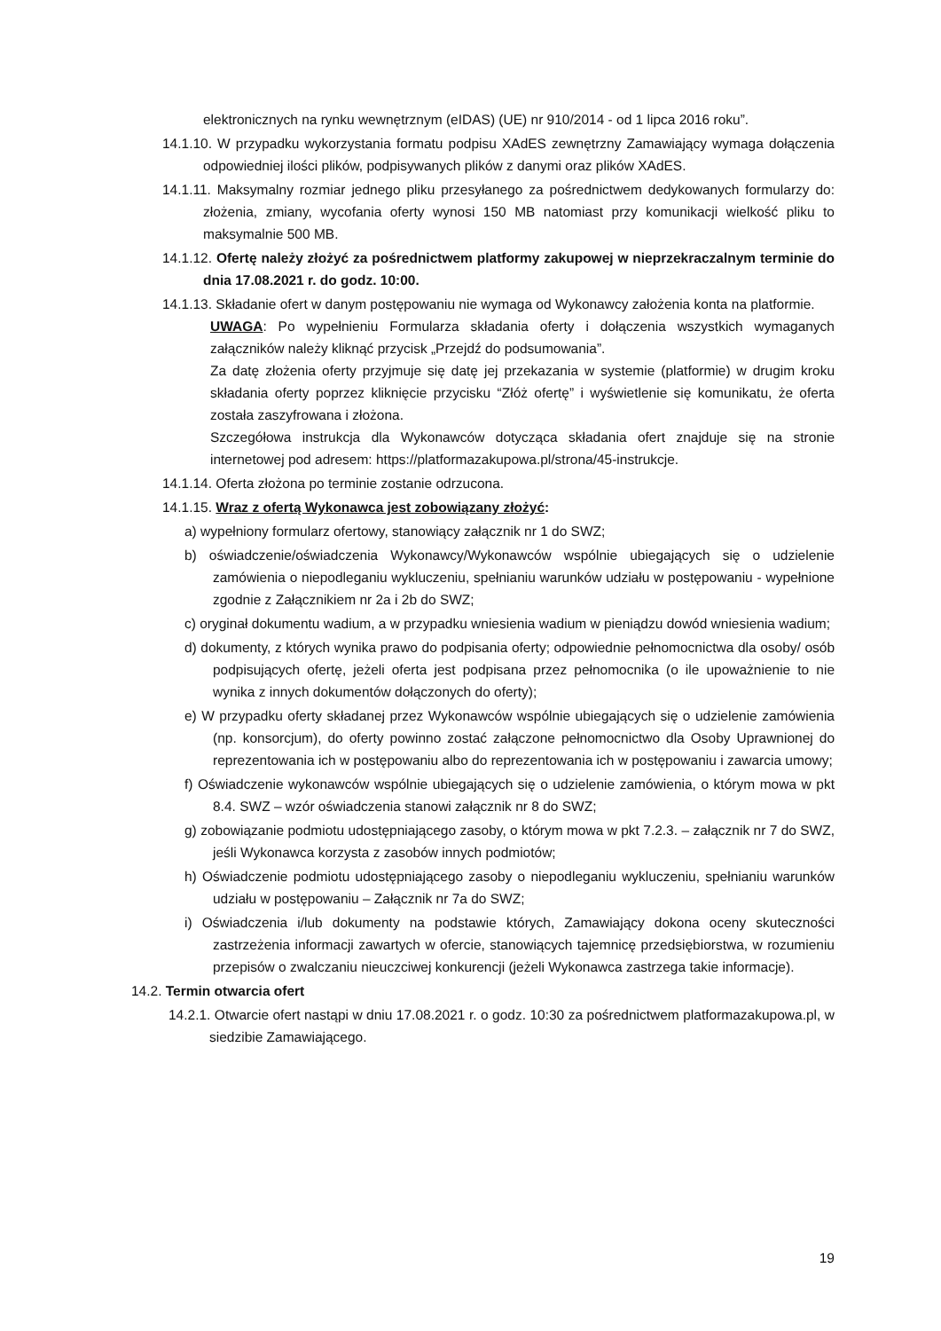elektronicznych na rynku wewnętrznym (eIDAS) (UE) nr 910/2014 - od 1 lipca 2016 roku”.
14.1.10. W przypadku wykorzystania formatu podpisu XAdES zewnętrzny Zamawiający wymaga dołączenia odpowiedniej ilości plików, podpisywanych plików z danymi oraz plików XAdES.
14.1.11. Maksymalny rozmiar jednego pliku przesyłanego za pośrednictwem dedykowanych formularzy do: złożenia, zmiany, wycofania oferty wynosi 150 MB natomiast przy komunikacji wielkość pliku to maksymalnie 500 MB.
14.1.12. Ofertę należy złożyć za pośrednictwem platformy zakupowej w nieprzekraczalnym terminie do dnia 17.08.2021 r. do godz. 10:00.
14.1.13. Składanie ofert w danym postępowaniu nie wymaga od Wykonawcy założenia konta na platformie.
UWAGA: Po wypełnieniu Formularza składania oferty i dołączenia wszystkich wymaganych załączników należy kliknąć przycisk „Przejdź do podsumowania”.
Za datę złożenia oferty przyjmuje się datę jej przekazania w systemie (platformie) w drugim kroku składania oferty poprzez kliknięcie przycisku “Złóż ofertę” i wyświetlenie się komunikatu, że oferta została zaszyfrowana i złożona.
Szczegółowa instrukcja dla Wykonawców dotycząca składania ofert znajduje się na stronie internetowej pod adresem: https://platformazakupowa.pl/strona/45-instrukcje.
14.1.14. Oferta złożona po terminie zostanie odrzucona.
14.1.15. Wraz z ofertą Wykonawca jest zobowiązany złożyć:
a) wypełniony formularz ofertowy, stanowiący załącznik nr 1 do SWZ;
b) oświadczenie/oświadczenia Wykonawcy/Wykonawców wspólnie ubiegających się o udzielenie zamówienia o niepodleganiu wykluczeniu, spełnianiu warunków udziału w postępowaniu - wypełnione zgodnie z Załącznikiem nr 2a i 2b do SWZ;
c) oryginał dokumentu wadium, a w przypadku wniesienia wadium w pieniądzu dowód wniesienia wadium;
d) dokumenty, z których wynika prawo do podpisania oferty; odpowiednie pełnomocnictwa dla osoby/ osób podpisujących ofertę, jeżeli oferta jest podpisana przez pełnomocnika (o ile upoważnienie to nie wynika z innych dokumentów dołączonych do oferty);
e) W przypadku oferty składanej przez Wykonawców wspólnie ubiegających się o udzielenie zamówienia (np. konsorcjum), do oferty powinno zostać załączone pełnomocnictwo dla Osoby Uprawnionej do reprezentowania ich w postępowaniu albo do reprezentowania ich w postępowaniu i zawarcia umowy;
f) Oświadczenie wykonawców wspólnie ubiegających się o udzielenie zamówienia, o którym mowa w pkt 8.4. SWZ – wzór oświadczenia stanowi załącznik nr 8 do SWZ;
g) zobowiązanie podmiotu udostępniającego zasoby, o którym mowa w pkt 7.2.3. – załącznik nr 7 do SWZ, jeśli Wykonawca korzysta z zasobów innych podmiotów;
h) Oświadczenie podmiotu udostępniającego zasoby o niepodleganiu wykluczeniu, spełnianiu warunków udziału w postępowaniu – Załącznik nr 7a do SWZ;
i) Oświadczenia i/lub dokumenty na podstawie których, Zamawiający dokona oceny skuteczności zastrzeżenia informacji zawartych w ofercie, stanowiących tajemnicę przedsiębiorstwa, w rozumieniu przepisów o zwalczaniu nieuczciwej konkurencji (jeżeli Wykonawca zastrzega takie informacje).
14.2. Termin otwarcia ofert
14.2.1. Otwarcie ofert nastąpi w dniu 17.08.2021 r. o godz. 10:30 za pośrednictwem platformazakupowa.pl, w siedzibie Zamawiającego.
19